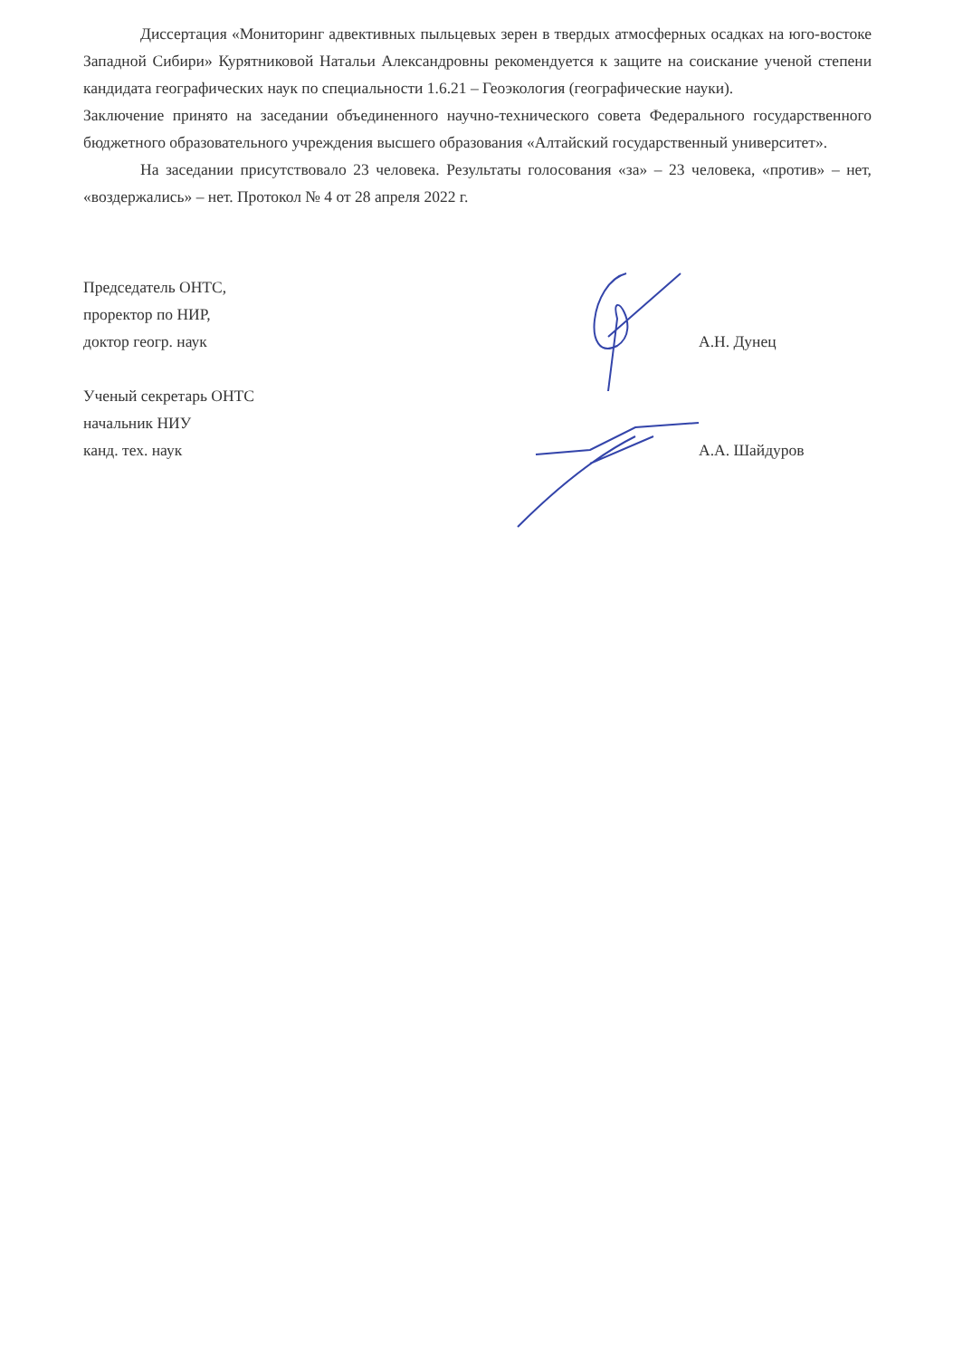Диссертация «Мониторинг адвективных пыльцевых зерен в твердых атмосферных осадках на юго-востоке Западной Сибири» Курятниковой Натальи Александровны рекомендуется к защите на соискание ученой степени кандидата географических наук по специальности 1.6.21 – Геоэкология (географические науки).
Заключение принято на заседании объединенного научно-технического совета Федерального государственного бюджетного образовательного учреждения высшего образования «Алтайский государственный университет».
На заседании присутствовало 23 человека. Результаты голосования «за» – 23 человека, «против» – нет, «воздержались» – нет. Протокол № 4 от 28 апреля 2022 г.
Председатель ОНТС,
проректор по НИР,
доктор геогр. наук
А.Н. Дунец
Ученый секретарь ОНТС
начальник НИУ
канд. тех. наук
А.А. Шайдуров